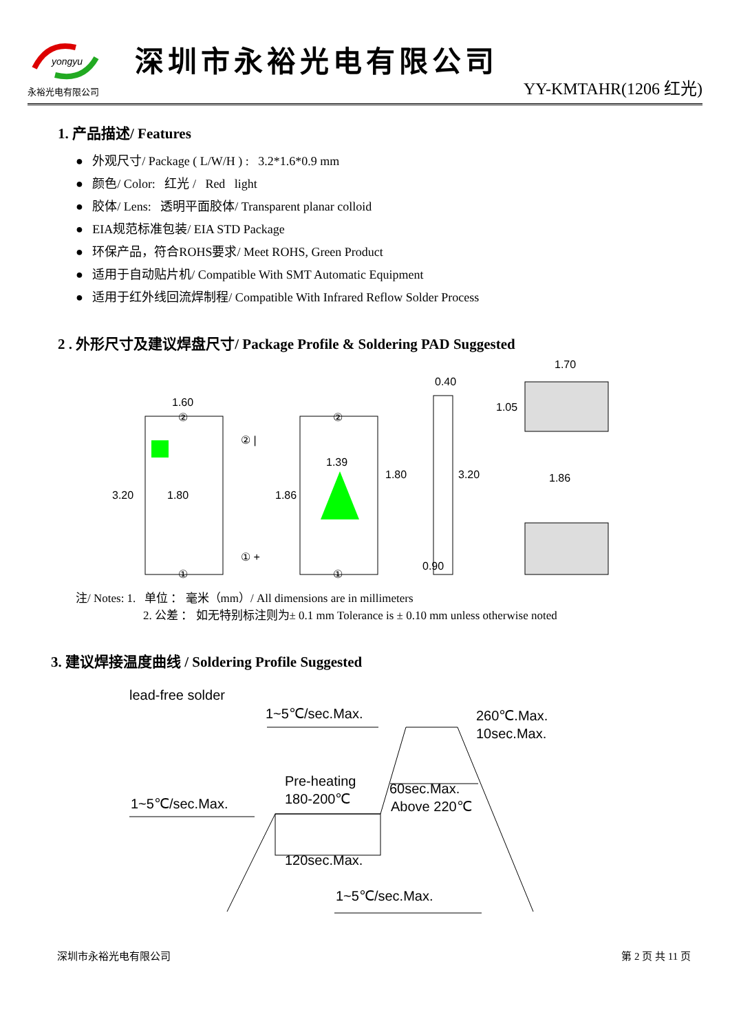yongyu
永裕光电有限公司
深圳市永裕光电有限公司
YY-KMTAHR(1206 红光)
1. 产品描述/ Features
● 外观尺寸/ Package ( L/W/H ) : 3.2*1.6*0.9 mm
● 颜色/ Color: 红光 / Red light
● 胶体/ Lens: 透明平面胶体/ Transparent planar colloid
● EIA规范标准包装/ EIA STD Package
● 环保产品，符合ROHS要求/ Meet ROHS, Green Product
● 适用于自动贴片机/ Compatible With SMT Automatic Equipment
● 适用于红外线回流焊制程/ Compatible With Infrared Reflow Solder Process
2 . 外形尺寸及建议焊盘尺寸/ Package Profile & Soldering PAD Suggested
1.60
3.20
1.80
1.39
1.86
1.80
3.20
0.40
0.90
1.70
1.05
1.86
② |
① +
②
②
①
①
注/ Notes: 1. 单位 ： 毫米（mm）/ All dimensions are in millimeters
2. 公差 ： 如无特别标注则为± 0.1 mm Tolerance is ± 0.10 mm unless otherwise noted
3. 建议焊接温度曲线 / Soldering Profile Suggested
lead-free solder
1~5℃/sec.Max.
260℃.Max.
10sec.Max.
Pre-heating
180-200℃
60sec.Max.
Above 220℃
1~5℃/sec.Max.
120sec.Max.
1~5℃/sec.Max.
深圳市永裕光电有限公司 第 2 页 共 11 页